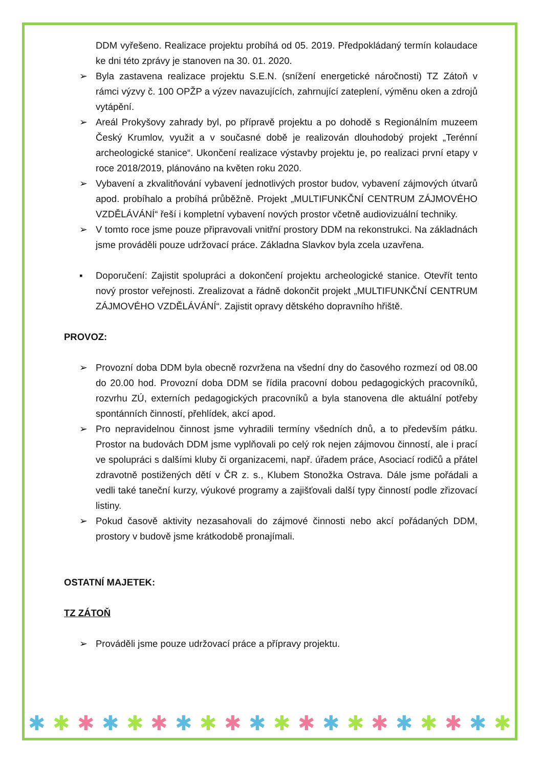DDM vyřešeno. Realizace projektu probíhá od 05. 2019. Předpokládaný termín kolaudace ke dni této zprávy je stanoven na 30. 01. 2020.
➢ Byla zastavena realizace projektu S.E.N. (snížení energetické náročnosti) TZ Zátoň v rámci výzvy č. 100 OPŽP a výzev navazujících, zahrnující zateplení, výměnu oken a zdrojů vytápění.
➢ Areál Prokyšovy zahrady byl, po přípravě projektu a po dohodě s Regionálním muzeem Český Krumlov, využit a v současné době je realizován dlouhodobý projekt „Terénní archeologické stanice“. Ukončení realizace výstavby projektu je, po realizaci první etapy v roce 2018/2019, plánováno na květen roku 2020.
➢ Vybavení a zkvalitňování vybavení jednotlivých prostor budov, vybavení zájmových útvarů apod. probíhalo a probíhá průběžně. Projekt „MULTIFUNKČNÍ CENTRUM ZÁJMOVÉHO VZDĚLÁVÁNÍ“ řeší i kompletní vybavení nových prostor včetně audiovizuální techniky.
➢ V tomto roce jsme pouze připravovali vnitřní prostory DDM na rekonstrukci. Na základnách jsme prováděli pouze udržovací práce. Základna Slavkov byla zcela uzavřena.
▪ Doporučení: Zajistit spolupráci a dokončení projektu archeologické stanice. Otevřít tento nový prostor veřejnosti. Zrealizovat a řádně dokončit projekt „MULTIFUNKČNÍ CENTRUM ZÁJMOVÉHO VZDĚLÁVÁNÍ“. Zajistit opravy dětského dopravního hřiště.
PROVOZ:
➢ Provozní doba DDM byla obecně rozvržena na všední dny do časového rozmezí od 08.00 do 20.00 hod. Provozní doba DDM se řídila pracovní dobou pedagogických pracovníků, rozvrhu ZÚ, externích pedagogických pracovníků a byla stanovena dle aktuální potřeby spontánních činností, přehlídek, akcí apod.
➢ Pro nepravidelnou činnost jsme vyhradili termíny všedních dnů, a to především pátku. Prostor na budovách DDM jsme vyplňovali po celý rok nejen zájmovou činností, ale i prací ve spolupráci s dalšími kluby či organizacemi, např. úřadem práce, Asociací rodičů a přátel zdravotně postižených dětí v ČR z. s., Klubem Stonožka Ostrava. Dále jsme pořádali a vedli také taneční kurzy, výukové programy a zajišťovali další typy činností podle zřizovací listiny.
➢ Pokud časově aktivity nezasahovali do zájmové činnosti nebo akcí pořádaných DDM, prostory v budově jsme krátkodobě pronajímali.
OSTATNÍ MAJETEK:
TZ ZÁTOŇ
➢ Prováděli jsme pouze udržovací práce a přípravy projektu.
✱ ✱ ✱ ✱ ✱ ✱ ✱ ✱ ✱ ✱ ✱ ✱ ✱ ✱ ✱ ✱ ✱ ✱ ✱ ✱